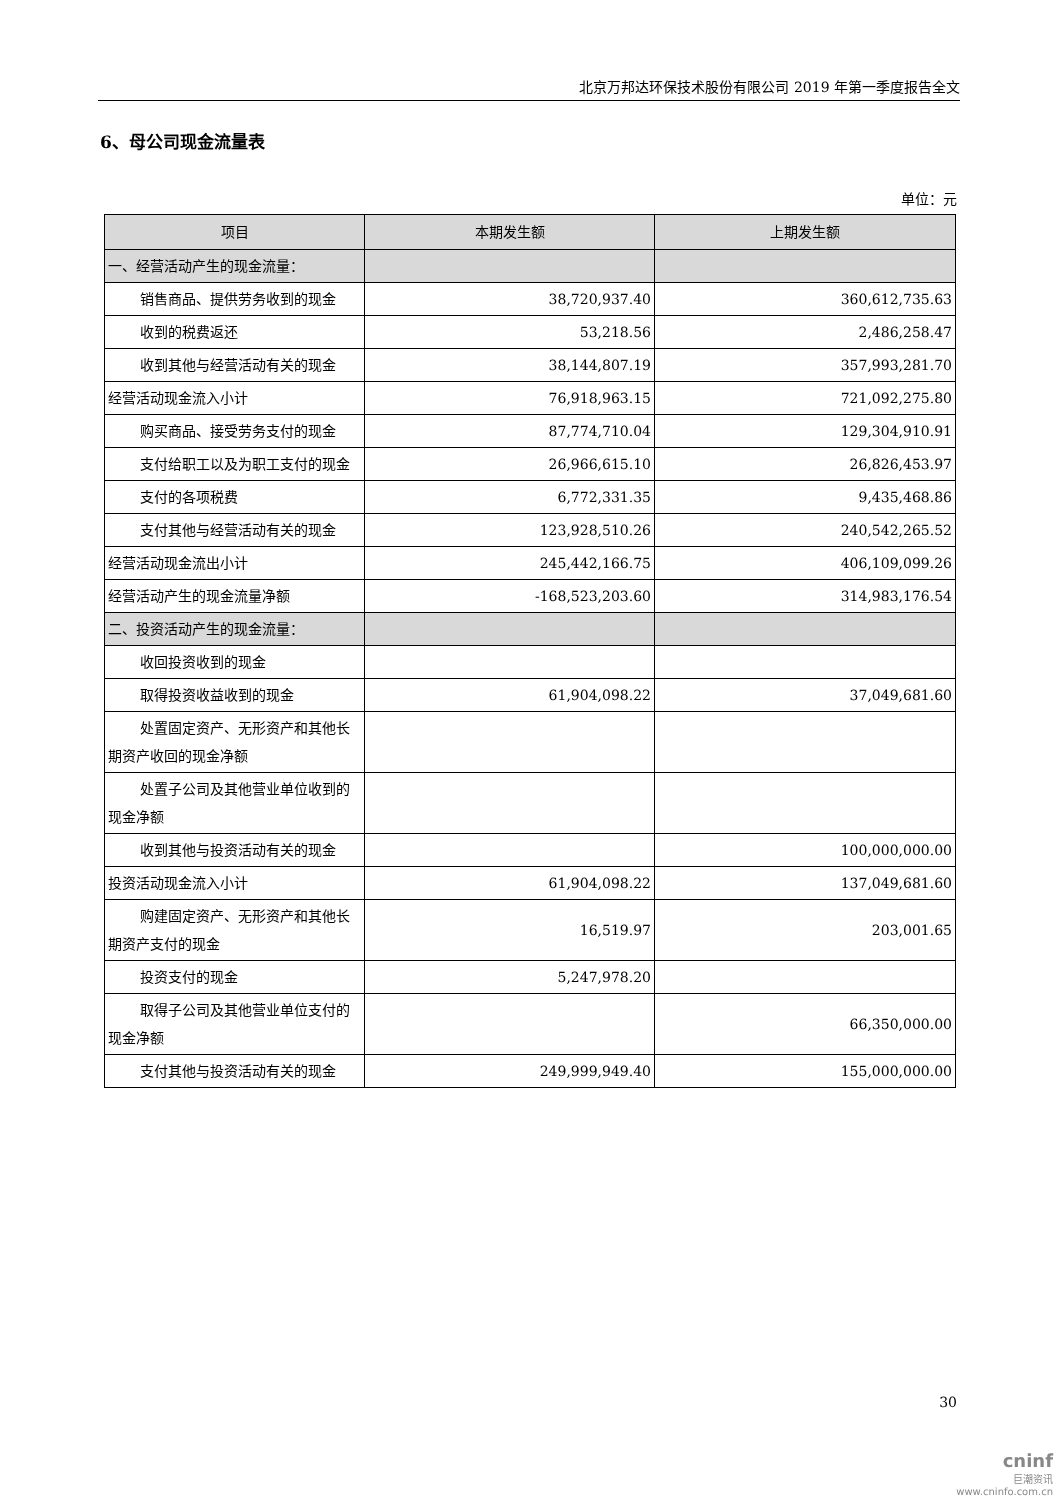北京万邦达环保技术股份有限公司 2019 年第一季度报告全文
6、母公司现金流量表
单位：元
| 项目 | 本期发生额 | 上期发生额 |
| --- | --- | --- |
| 一、经营活动产生的现金流量： | | |
| 销售商品、提供劳务收到的现金 | 38,720,937.40 | 360,612,735.63 |
| 收到的税费返还 | 53,218.56 | 2,486,258.47 |
| 收到其他与经营活动有关的现金 | 38,144,807.19 | 357,993,281.70 |
| 经营活动现金流入小计 | 76,918,963.15 | 721,092,275.80 |
| 购买商品、接受劳务支付的现金 | 87,774,710.04 | 129,304,910.91 |
| 支付给职工以及为职工支付的现金 | 26,966,615.10 | 26,826,453.97 |
| 支付的各项税费 | 6,772,331.35 | 9,435,468.86 |
| 支付其他与经营活动有关的现金 | 123,928,510.26 | 240,542,265.52 |
| 经营活动现金流出小计 | 245,442,166.75 | 406,109,099.26 |
| 经营活动产生的现金流量净额 | -168,523,203.60 | 314,983,176.54 |
| 二、投资活动产生的现金流量： | | |
| 收回投资收到的现金 | | |
| 取得投资收益收到的现金 | 61,904,098.22 | 37,049,681.60 |
| 处置固定资产、无形资产和其他长期资产收回的现金净额 | | |
| 处置子公司及其他营业单位收到的现金净额 | | |
| 收到其他与投资活动有关的现金 | | 100,000,000.00 |
| 投资活动现金流入小计 | 61,904,098.22 | 137,049,681.60 |
| 购建固定资产、无形资产和其他长期资产支付的现金 | 16,519.97 | 203,001.65 |
| 投资支付的现金 | 5,247,978.20 | |
| 取得子公司及其他营业单位支付的现金净额 | | 66,350,000.00 |
| 支付其他与投资活动有关的现金 | 249,999,949.40 | 155,000,000.00 |
30
cninf
巨潮资讯
www.cninfo.com.cn